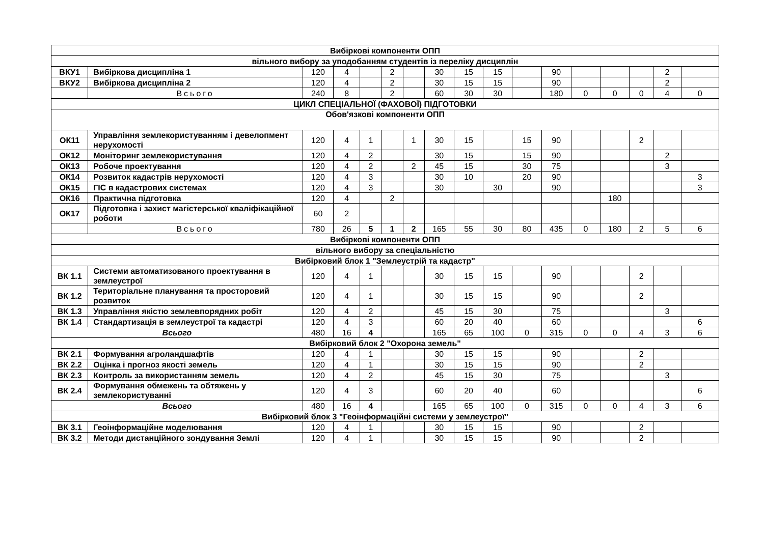| Вибіркові компоненти ОПП | | | | | | | | | | | | | | | | |
| вільного вибору за уподобанням студентів із переліку дисциплін | | | | | | | | | | | | | | | | |
| ВКУ1 | Вибіркова дисципліна 1 | 120 | 4 | | 2 | | 30 | 15 | 15 | | 90 | | | | 2 | |
| ВКУ2 | Вибіркова дисципліна 2 | 120 | 4 | | 2 | | 30 | 15 | 15 | | 90 | | | | 2 | |
| | Всього | 240 | 8 | | 2 | | 60 | 30 | 30 | | 180 | 0 | 0 | 0 | 4 | 0 |
| ЦИКЛ СПЕЦІАЛЬНОЇ (ФАХОВОЇ) ПІДГОТОВКИ | | | | | | | | | | | | | | | | |
| Обов'язкові компоненти ОПП | | | | | | | | | | | | | | | | |
| ОК11 | Управління землекористуванням і девелопмент нерухомості | 120 | 4 | 1 | | 1 | 30 | 15 | | 15 | 90 | | | 2 | | |
| ОК12 | Моніторинг землекористування | 120 | 4 | 2 | | | 30 | 15 | | 15 | 90 | | | | 2 | |
| ОК13 | Робоче проектування | 120 | 4 | 2 | | 2 | 45 | 15 | | 30 | 75 | | | | 3 | |
| ОК14 | Розвиток кадастрів нерухомості | 120 | 4 | 3 | | | 30 | 10 | | 20 | 90 | | | | | 3 |
| ОК15 | ГІС в кадастрових системах | 120 | 4 | 3 | | | 30 | | 30 | | 90 | | | | | 3 |
| ОК16 | Практична підготовка | 120 | 4 | | 2 | | | | | | | | 180 | | | |
| ОК17 | Підготовка і захист магістерської кваліфікаційної роботи | 60 | 2 | | | | | | | | | | | | | |
| | Всього | 780 | 26 | 5 | 1 | 2 | 165 | 55 | 30 | 80 | 435 | 0 | 180 | 2 | 5 | 6 |
| Вибіркові компоненти ОПП | | | | | | | | | | | | | | | | |
| вільного вибору за спеціальністю | | | | | | | | | | | | | | | | |
| Вибірковий блок 1 "Землеустрій та кадастр" | | | | | | | | | | | | | | | | |
| ВК 1.1 | Системи автоматизованого проектування в землеустрої | 120 | 4 | 1 | | | 30 | 15 | 15 | | 90 | | | 2 | | |
| ВК 1.2 | Територіальне планування та просторовий розвиток | 120 | 4 | 1 | | | 30 | 15 | 15 | | 90 | | | 2 | | |
| ВК 1.3 | Управління якістю землевпорядних робіт | 120 | 4 | 2 | | | 45 | 15 | 30 | | 75 | | | | 3 | |
| ВК 1.4 | Стандартизація в землеустрої та кадастрі | 120 | 4 | 3 | | | 60 | 20 | 40 | | 60 | | | | | 6 |
| Всього | | 480 | 16 | 4 | | | 165 | 65 | 100 | 0 | 315 | 0 | 0 | 4 | 3 | 6 |
| Вибірковий блок 2 "Охорона земель" | | | | | | | | | | | | | | | | |
| ВК 2.1 | Формування агроландшафтів | 120 | 4 | 1 | | | 30 | 15 | 15 | | 90 | | | 2 | | |
| ВК 2.2 | Оцінка і прогноз якості земель | 120 | 4 | 1 | | | 30 | 15 | 15 | | 90 | | | 2 | | |
| ВК 2.3 | Контроль за використанням земель | 120 | 4 | 2 | | | 45 | 15 | 30 | | 75 | | | | 3 | |
| ВК 2.4 | Формування обмежень та обтяжень у землекористуванні | 120 | 4 | 3 | | | 60 | 20 | 40 | | 60 | | | | | 6 |
| Всього | | 480 | 16 | 4 | | | 165 | 65 | 100 | 0 | 315 | 0 | 0 | 4 | 3 | 6 |
| Вибірковий блок 3 "Геоінформаційні системи у землеустрої" | | | | | | | | | | | | | | | | |
| ВК 3.1 | Геоінформаційне моделювання | 120 | 4 | 1 | | | 30 | 15 | 15 | | 90 | | | 2 | | |
| ВК 3.2 | Методи дистанційного зондування Землі | 120 | 4 | 1 | | | 30 | 15 | 15 | | 90 | | | 2 | | |